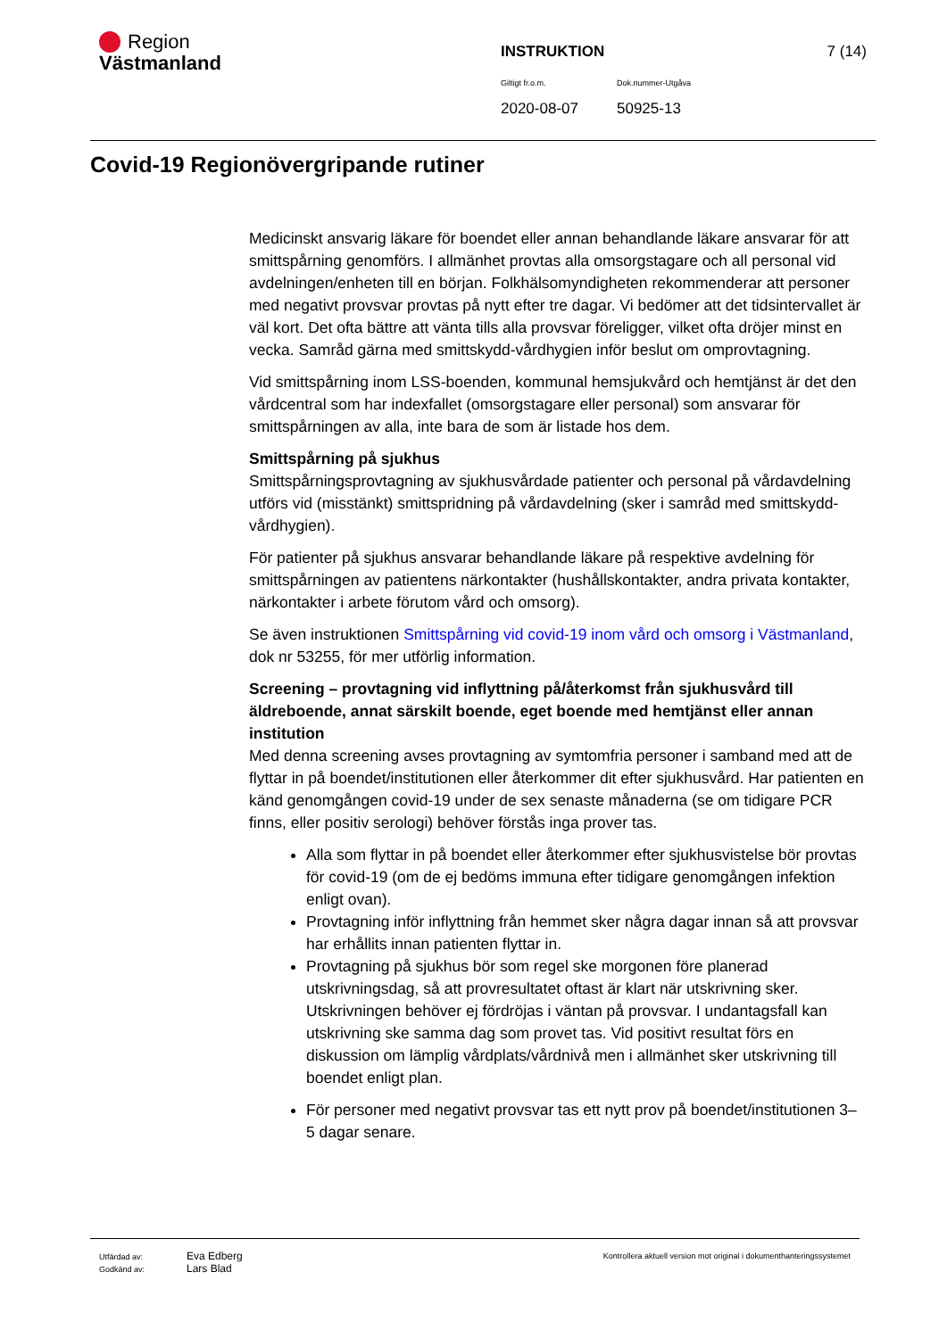Region
Västmanland
INSTRUKTION
7 (14)
Giltigt fr.o.m. Dok.nummer-Utgåva
2020-08-07 50925-13
Covid-19 Regionövergripande rutiner
Medicinskt ansvarig läkare för boendet eller annan behandlande läkare ansvarar för att smittspårning genomförs. I allmänhet provtas alla omsorgstagare och all personal vid avdelningen/enheten till en början. Folkhälsomyndigheten rekommenderar att personer med negativt provsvar provtas på nytt efter tre dagar. Vi bedömer att det tidsintervallet är väl kort. Det ofta bättre att vänta tills alla provsvar föreligger, vilket ofta dröjer minst en vecka. Samråd gärna med smittskydd-vårdhygien inför beslut om omprovtagning.
Vid smittspårning inom LSS-boenden, kommunal hemsjukvård och hemtjänst är det den vårdcentral som har indexfallet (omsorgstagare eller personal) som ansvarar för smittspårningen av alla, inte bara de som är listade hos dem.
Smittspårning på sjukhus
Smittspårningsprovtagning av sjukhusvårdade patienter och personal på vårdavdelning utförs vid (misstänkt) smittspridning på vårdavdelning (sker i samråd med smittskydd-vårdhygien).
För patienter på sjukhus ansvarar behandlande läkare på respektive avdelning för smittspårningen av patientens närkontakter (hushållskontakter, andra privata kontakter, närkontakter i arbete förutom vård och omsorg).
Se även instruktionen Smittspårning vid covid-19 inom vård och omsorg i Västmanland, dok nr 53255, för mer utförlig information.
Screening – provtagning vid inflyttning på/återkomst från sjukhusvård till äldreboende, annat särskilt boende, eget boende med hemtjänst eller annan institution
Med denna screening avses provtagning av symtomfria personer i samband med att de flyttar in på boendet/institutionen eller återkommer dit efter sjukhusvård. Har patienten en känd genomgången covid-19 under de sex senaste månaderna (se om tidigare PCR finns, eller positiv serologi) behöver förstås inga prover tas.
Alla som flyttar in på boendet eller återkommer efter sjukhusvistelse bör provtas för covid-19 (om de ej bedöms immuna efter tidigare genomgången infektion enligt ovan).
Provtagning inför inflyttning från hemmet sker några dagar innan så att provsvar har erhållits innan patienten flyttar in.
Provtagning på sjukhus bör som regel ske morgonen före planerad utskrivningsdag, så att provresultatet oftast är klart när utskrivning sker. Utskrivningen behöver ej fördröjas i väntan på provsvar. I undantagsfall kan utskrivning ske samma dag som provet tas. Vid positivt resultat förs en diskussion om lämplig vårdplats/vårdnivå men i allmänhet sker utskrivning till boendet enligt plan.
För personer med negativt provsvar tas ett nytt prov på boendet/institutionen 3–5 dagar senare.
Utfärdad av: Eva Edberg
Godkänd av: Lars Blad
Kontrollera aktuell version mot original i dokumenthanteringssystemet